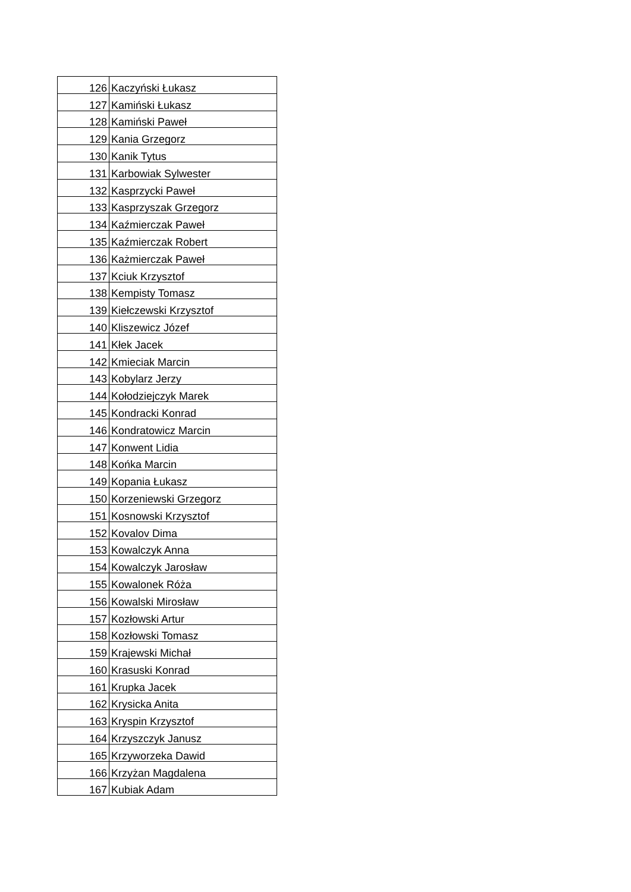| 126 | Kaczyński Łukasz |
| 127 | Kamiński Łukasz |
| 128 | Kamiński Paweł |
| 129 | Kania Grzegorz |
| 130 | Kanik Tytus |
| 131 | Karbowiak Sylwester |
| 132 | Kasprzycki Paweł |
| 133 | Kasprzyszak Grzegorz |
| 134 | Kaźmierczak Paweł |
| 135 | Kaźmierczak Robert |
| 136 | Każmierczak Paweł |
| 137 | Kciuk Krzysztof |
| 138 | Kempisty Tomasz |
| 139 | Kiełczewski Krzysztof |
| 140 | Kliszewicz Józef |
| 141 | Kłek Jacek |
| 142 | Kmieciak Marcin |
| 143 | Kobylarz Jerzy |
| 144 | Kołodziejczyk Marek |
| 145 | Kondracki Konrad |
| 146 | Kondratowicz Marcin |
| 147 | Konwent Lidia |
| 148 | Końka Marcin |
| 149 | Kopania Łukasz |
| 150 | Korzeniewski Grzegorz |
| 151 | Kosnowski Krzysztof |
| 152 | Kovalov Dima |
| 153 | Kowalczyk Anna |
| 154 | Kowalczyk Jarosław |
| 155 | Kowalonek Róża |
| 156 | Kowalski Mirosław |
| 157 | Kozłowski Artur |
| 158 | Kozłowski Tomasz |
| 159 | Krajewski Michał |
| 160 | Krasuski Konrad |
| 161 | Krupka Jacek |
| 162 | Krysicka Anita |
| 163 | Kryspin Krzysztof |
| 164 | Krzyszczyk Janusz |
| 165 | Krzyworzeka Dawid |
| 166 | Krzyżan Magdalena |
| 167 | Kubiak Adam |